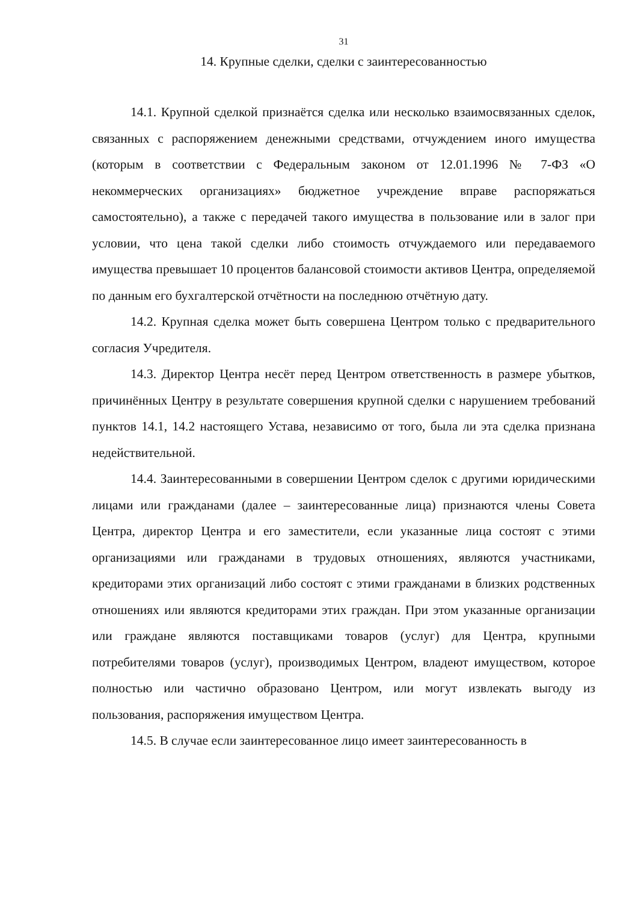31
14. Крупные сделки, сделки с заинтересованностью
14.1. Крупной сделкой признаётся сделка или несколько взаимосвязанных сделок, связанных с распоряжением денежными средствами, отчуждением иного имущества (которым в соответствии с Федеральным законом от 12.01.1996 № 7-ФЗ «О некоммерческих организациях» бюджетное учреждение вправе распоряжаться самостоятельно), а также с передачей такого имущества в пользование или в залог при условии, что цена такой сделки либо стоимость отчуждаемого или передаваемого имущества превышает 10 процентов балансовой стоимости активов Центра, определяемой по данным его бухгалтерской отчётности на последнюю отчётную дату.
14.2. Крупная сделка может быть совершена Центром только с предварительного согласия Учредителя.
14.3. Директор Центра несёт перед Центром ответственность в размере убытков, причинённых Центру в результате совершения крупной сделки с нарушением требований пунктов 14.1, 14.2 настоящего Устава, независимо от того, была ли эта сделка признана недействительной.
14.4. Заинтересованными в совершении Центром сделок с другими юридическими лицами или гражданами (далее – заинтересованные лица) признаются члены Совета Центра, директор Центра и его заместители, если указанные лица состоят с этими организациями или гражданами в трудовых отношениях, являются участниками, кредиторами этих организаций либо состоят с этими гражданами в близких родственных отношениях или являются кредиторами этих граждан. При этом указанные организации или граждане являются поставщиками товаров (услуг) для Центра, крупными потребителями товаров (услуг), производимых Центром, владеют имуществом, которое полностью или частично образовано Центром, или могут извлекать выгоду из пользования, распоряжения имуществом Центра.
14.5. В случае если заинтересованное лицо имеет заинтересованность в